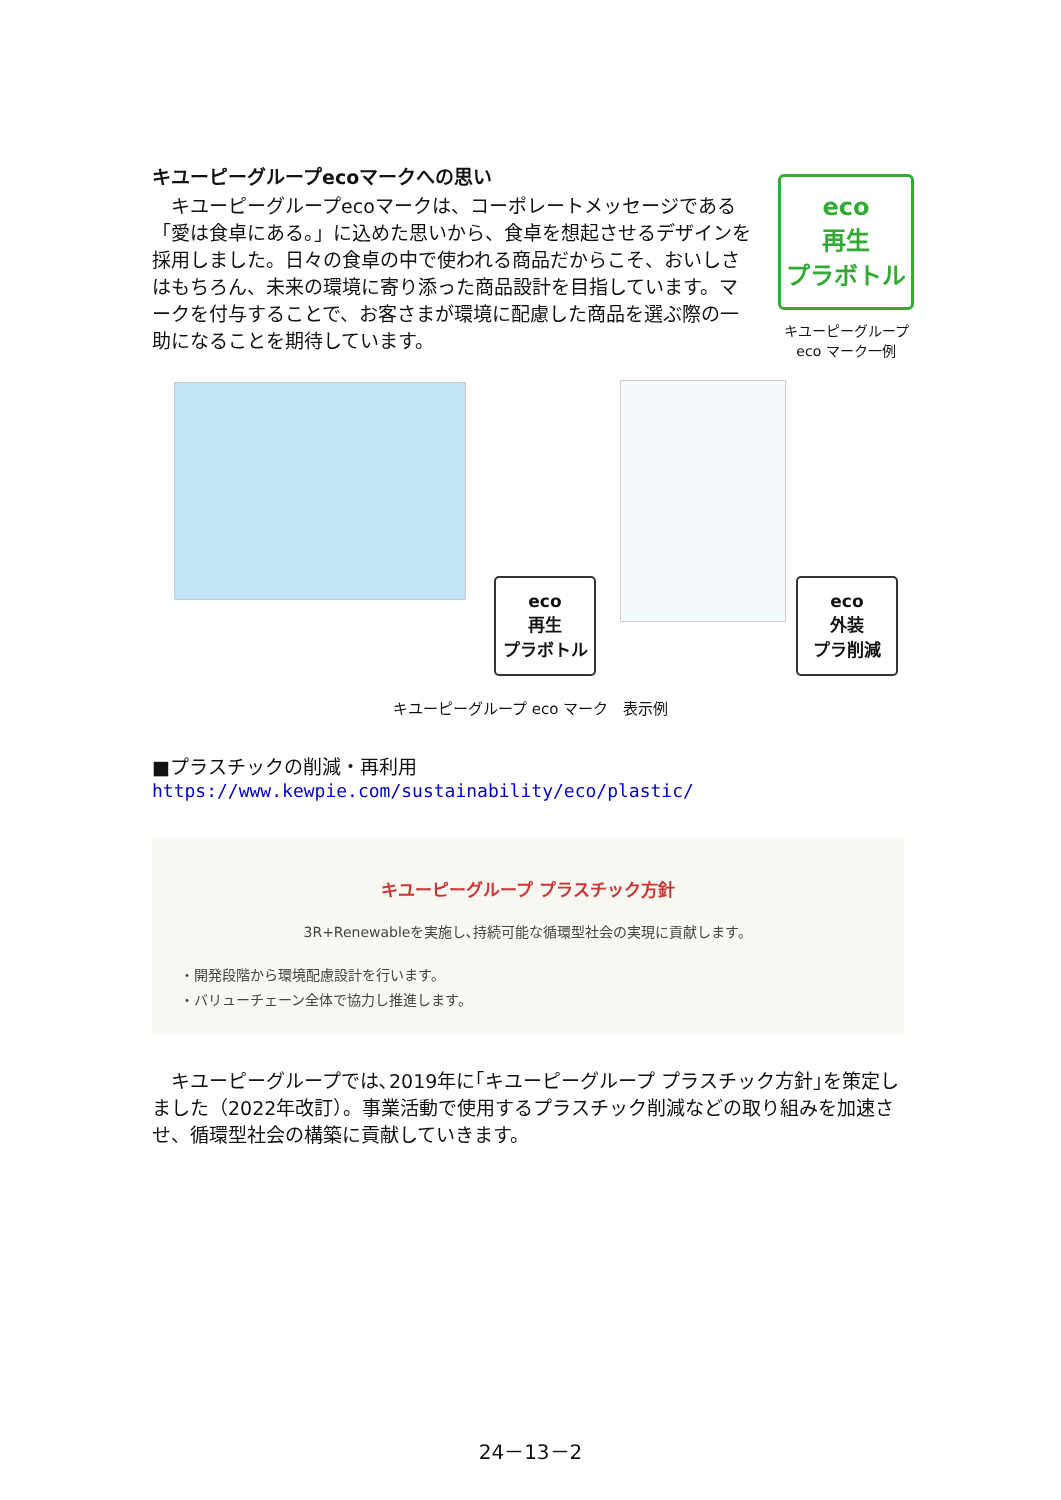キユーピーグループecoマークへの思い
　キユーピーグループecoマークは、コーポレートメッセージである「愛は食卓にある。」に込めた思いから、食卓を想起させるデザインを採用しました。日々の食卓の中で使われる商品だからこそ、おいしさはもちろん、未来の環境に寄り添った商品設計を目指しています。マークを付与することで、お客さまが環境に配慮した商品を選ぶ際の一助になることを期待しています。
eco
再生
プラボトル
キユーピーグループ
eco マーク一例
eco
再生
プラボトル
eco
外装
プラ削減
キユーピーグループ eco マーク　表示例
■プラスチックの削減・再利用
https://www.kewpie.com/sustainability/eco/plastic/
キユーピーグループ プラスチック方針
3R+Renewableを実施し､持続可能な循環型社会の実現に貢献します。
・開発段階から環境配慮設計を行います。
・バリューチェーン全体で協力し推進します。
　キユーピーグループでは､2019年に｢キユーピーグループ プラスチック方針｣を策定しました（2022年改訂）。事業活動で使用するプラスチック削減などの取り組みを加速させ、循環型社会の構築に貢献していきます。
24－13－2